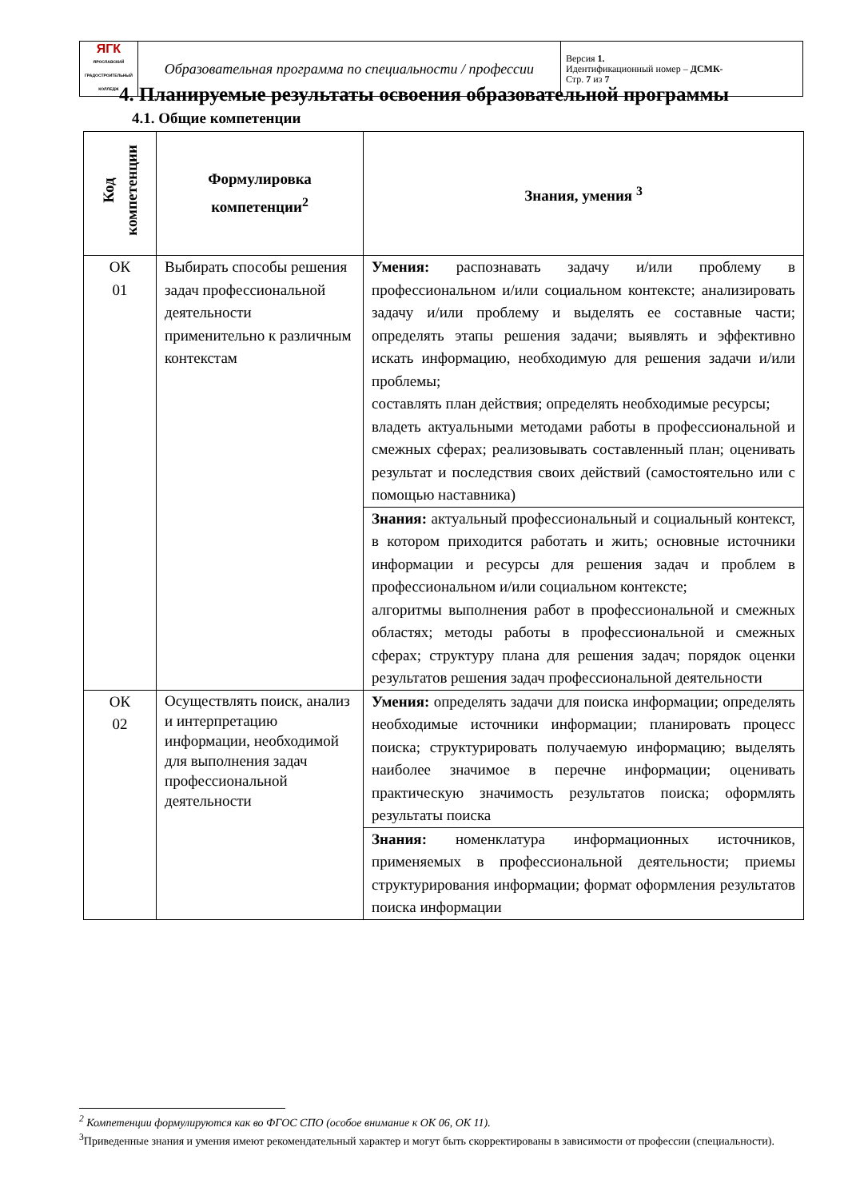| ЯГК ЯРОСЛАВСКИЙ ГРАДОСТРОИТЕЛЬНЫЙ КОЛЛЕДЖ | Образовательная программа по специальности / профессии | Версия 1. Идентификационный номер – ДСМК- Стр. 7 из 7 |
4. Планируемые результаты освоения образовательной программы
4.1. Общие компетенции
| Код компетенции | Формулировка компетенции<sup>2</sup> | Знания, умения <sup>3</sup> |
| --- | --- | --- |
| ОК 01 | Выбирать способы решения задач профессиональной деятельности применительно к различным контекстам | Умения: распознавать задачу и/или проблему в профессиональном и/или социальном контексте; анализировать задачу и/или проблему и выделять ее составные части; определять этапы решения задачи; выявлять и эффективно искать информацию, необходимую для решения задачи и/или проблемы; составлять план действия; определять необходимые ресурсы; владеть актуальными методами работы в профессиональной и смежных сферах; реализовывать составленный план; оценивать результат и последствия своих действий (самостоятельно или с помощью наставника) |
| | | Знания: актуальный профессиональный и социальный контекст, в котором приходится работать и жить; основные источники информации и ресурсы для решения задач и проблем в профессиональном и/или социальном контексте; алгоритмы выполнения работ в профессиональной и смежных областях; методы работы в профессиональной и смежных сферах; структуру плана для решения задач; порядок оценки результатов решения задач профессиональной деятельности |
| ОК 02 | Осуществлять поиск, анализ и интерпретацию информации, необходимой для выполнения задач профессиональной деятельности | Умения: определять задачи для поиска информации; определять необходимые источники информации; планировать процесс поиска; структурировать получаемую информацию; выделять наиболее значимое в перечне информации; оценивать практическую значимость результатов поиска; оформлять результаты поиска |
| | | Знания: номенклатура информационных источников, применяемых в профессиональной деятельности; приемы структурирования информации; формат оформления результатов поиска информации |
<sup>2</sup> Компетенции формулируются как во ФГОС СПО (особое внимание к ОК 06, ОК 11).
<sup>3</sup> Приведенные знания и умения имеют рекомендательный характер и могут быть скорректированы в зависимости от профессии (специальности).